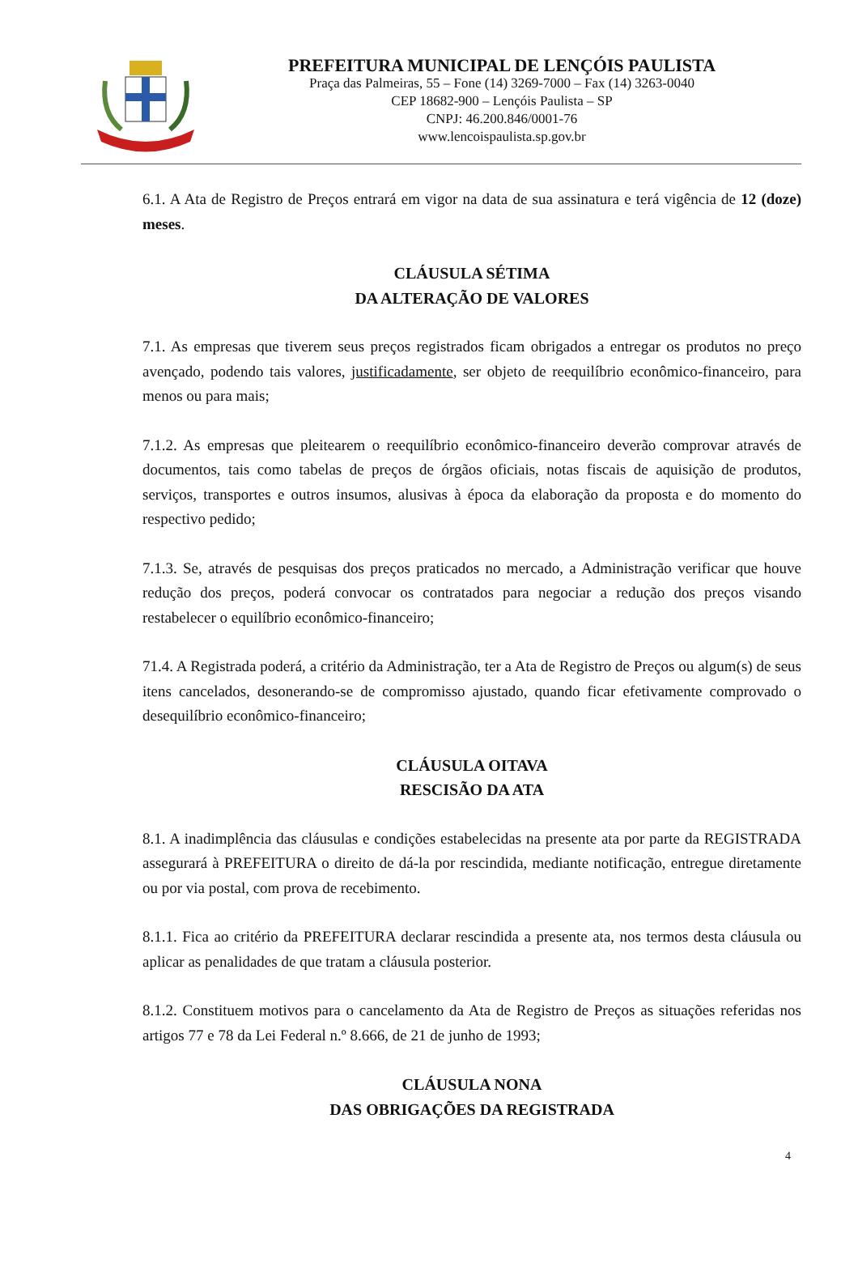PREFEITURA MUNICIPAL DE LENÇÓIS PAULISTA
Praça das Palmeiras, 55 – Fone (14) 3269-7000 – Fax (14) 3263-0040
CEP 18682-900 – Lençóis Paulista – SP
CNPJ: 46.200.846/0001-76
www.lencoispaulista.sp.gov.br
6.1. A Ata de Registro de Preços entrará em vigor na data de sua assinatura e terá vigência de 12 (doze) meses.
CLÁUSULA SÉTIMA
DA ALTERAÇÃO DE VALORES
7.1. As empresas que tiverem seus preços registrados ficam obrigados a entregar os produtos no preço avençado, podendo tais valores, justificadamente, ser objeto de reequilíbrio econômico-financeiro, para menos ou para mais;
7.1.2. As empresas que pleitearem o reequilíbrio econômico-financeiro deverão comprovar através de documentos, tais como tabelas de preços de órgãos oficiais, notas fiscais de aquisição de produtos, serviços, transportes e outros insumos, alusivas à época da elaboração da proposta e do momento do respectivo pedido;
7.1.3. Se, através de pesquisas dos preços praticados no mercado, a Administração verificar que houve redução dos preços, poderá convocar os contratados para negociar a redução dos preços visando restabelecer o equilíbrio econômico-financeiro;
71.4. A Registrada poderá, a critério da Administração, ter a Ata de Registro de Preços ou algum(s) de seus itens cancelados, desonerando-se de compromisso ajustado, quando ficar efetivamente comprovado o desequilíbrio econômico-financeiro;
CLÁUSULA OITAVA
RESCISÃO DA ATA
8.1. A inadimplência das cláusulas e condições estabelecidas na presente ata por parte da REGISTRADA assegurará à PREFEITURA o direito de dá-la por rescindida, mediante notificação, entregue diretamente ou por via postal, com prova de recebimento.
8.1.1. Fica ao critério da PREFEITURA declarar rescindida a presente ata, nos termos desta cláusula ou aplicar as penalidades de que tratam a cláusula posterior.
8.1.2. Constituem motivos para o cancelamento da Ata de Registro de Preços as situações referidas nos artigos 77 e 78 da Lei Federal n.º 8.666, de 21 de junho de 1993;
CLÁUSULA NONA
DAS OBRIGAÇÕES DA REGISTRADA
4